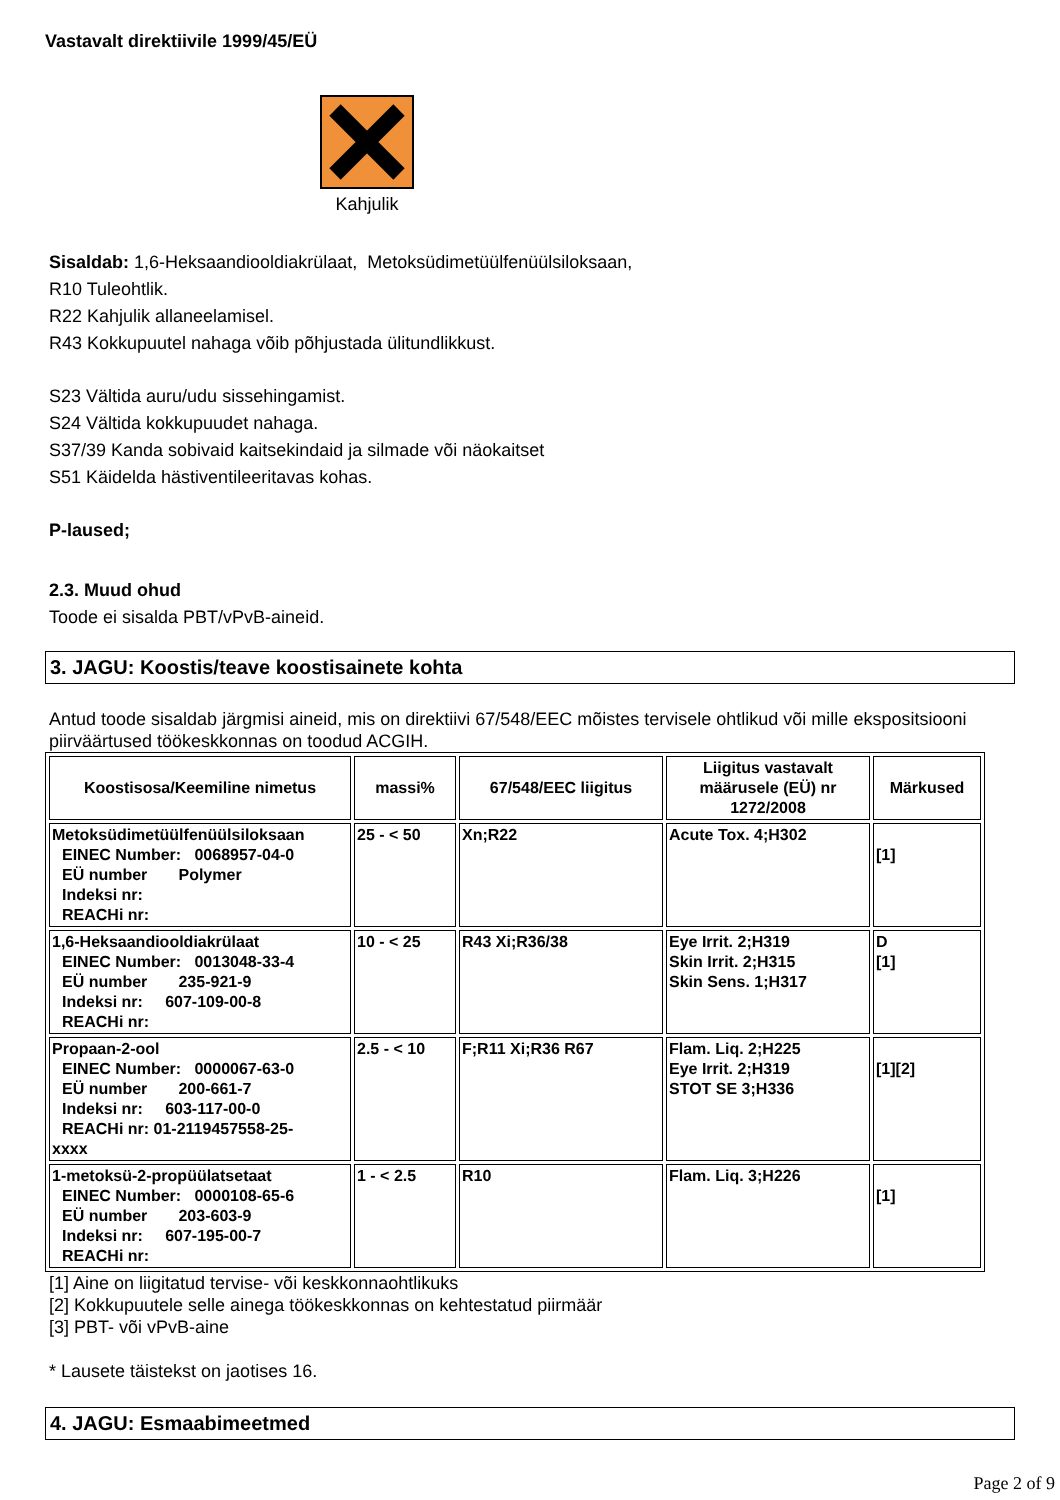Vastavalt direktiivile 1999/45/EÜ
Kahjulik
Sisaldab: 1,6-Heksaandiooldiakrülaat, Metoksüdimetüülfenüülsiloksaan,
R10 Tuleohtlik.
R22 Kahjulik allaneelamisel.
R43 Kokkupuutel nahaga võib põhjustada ülitundlikkust.
S23 Vältida auru/udu sissehingamist.
S24 Vältida kokkupuudet nahaga.
S37/39 Kanda sobivaid kaitsekindaid ja silmade või näokaitset
S51 Käidelda hästiventileeritavas kohas.
P-laused;
2.3. Muud ohud
Toode ei sisalda PBT/vPvB-aineid.
3. JAGU: Koostis/teave koostisainete kohta
Antud toode sisaldab järgmisi aineid, mis on direktiivi 67/548/EEC mõistes tervisele ohtlikud või mille ekspositsiooni piirväärtused töökeskkonnas on toodud ACGIH.
| Koostisosa/Keemiline nimetus | massi% | 67/548/EEC liigitus | Liigitus vastavalt määrusele (EÜ) nr 1272/2008 | Märkused |
| --- | --- | --- | --- | --- |
| Metoksüdimetüülfenüülsiloksaan EINEC Number: 0068957-04-0 EÜ number Polymer Indeksi nr: REACHi nr: | 25 - < 50 | Xn;R22 | Acute Tox. 4;H302 | [1] |
| 1,6-Heksaandiooldiakrülaat EINEC Number: 0013048-33-4 EÜ number 235-921-9 Indeksi nr: 607-109-00-8 REACHi nr: | 10 - < 25 | R43 Xi;R36/38 | Eye Irrit. 2;H319 Skin Irrit. 2;H315 Skin Sens. 1;H317 | D [1] |
| Propaan-2-ool EINEC Number: 0000067-63-0 EÜ number 200-661-7 Indeksi nr: 603-117-00-0 REACHi nr: 01-2119457558-25- xxxx | 2.5 - < 10 | F;R11 Xi;R36 R67 | Flam. Liq. 2;H225 Eye Irrit. 2;H319 STOT SE 3;H336 | [1][2] |
| 1-metoksü-2-propüülatsetaat EINEC Number: 0000108-65-6 EÜ number 203-603-9 Indeksi nr: 607-195-00-7 REACHi nr: | 1 - < 2.5 | R10 | Flam. Liq. 3;H226 | [1] |
[1] Aine on liigitatud tervise- või keskkonnaohtlikuks
[2] Kokkupuutele selle ainega töökeskkonnas on kehtestatud piirmäär
[3] PBT- või vPvB-aine
* Lausete täistekst on jaotises 16.
4. JAGU: Esmaabimeetmed
Page 2 of 9